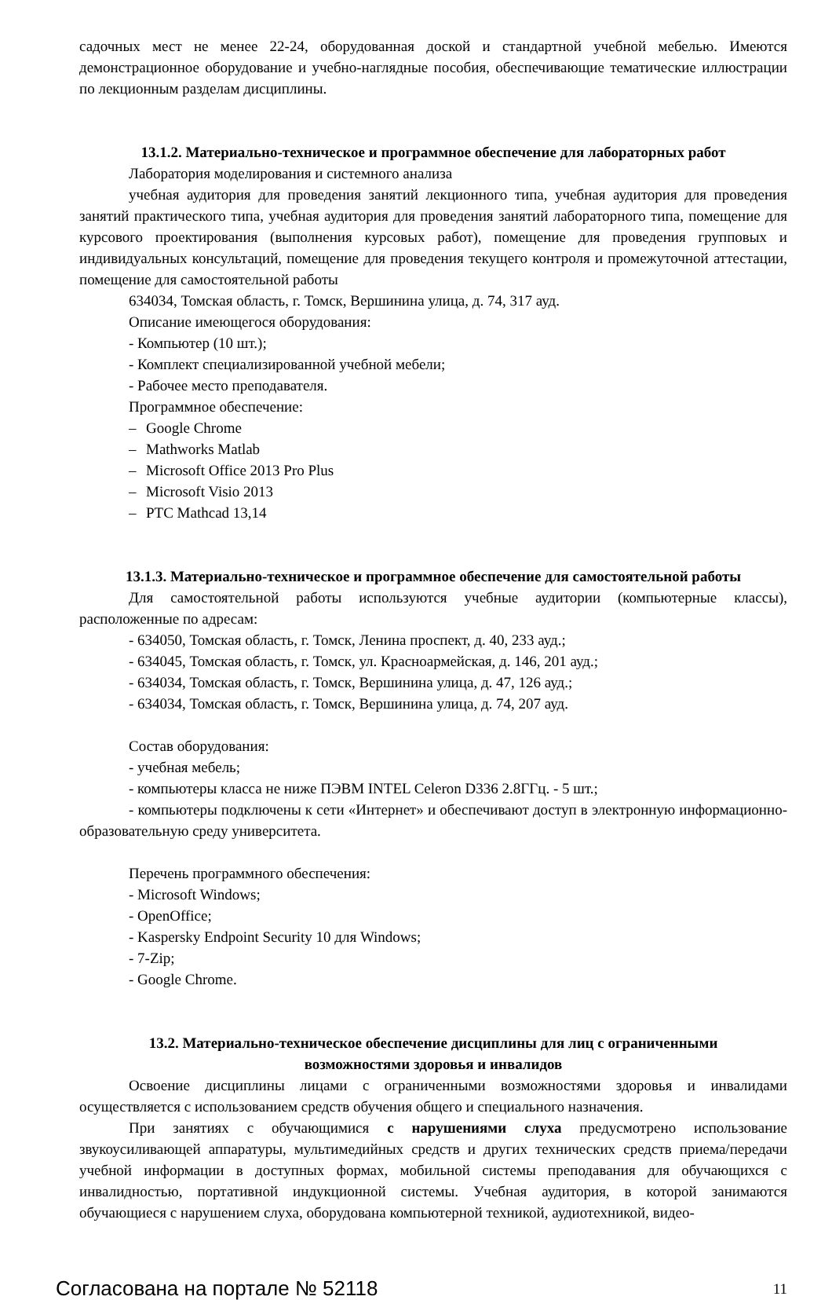садочных мест не менее 22-24, оборудованная доской и стандартной учебной мебелью. Имеются демонстрационное оборудование и учебно-наглядные пособия, обеспечивающие тематические иллюстрации по лекционным разделам дисциплины.
13.1.2. Материально-техническое и программное обеспечение для лабораторных работ
Лаборатория моделирования и системного анализа
учебная аудитория для проведения занятий лекционного типа, учебная аудитория для проведения занятий практического типа, учебная аудитория для проведения занятий лабораторного типа, помещение для курсового проектирования (выполнения курсовых работ), помещение для проведения групповых и индивидуальных консультаций, помещение для проведения текущего контроля и промежуточной аттестации, помещение для самостоятельной работы
634034, Томская область, г. Томск, Вершинина улица, д. 74, 317 ауд.
Описание имеющегося оборудования:
- Компьютер (10 шт.);
- Комплект специализированной учебной мебели;
- Рабочее место преподавателя.
Программное обеспечение:
– Google Chrome
– Mathworks Matlab
– Microsoft Office 2013 Pro Plus
– Microsoft Visio 2013
– PTC Mathcad 13,14
13.1.3. Материально-техническое и программное обеспечение для самостоятельной работы
Для самостоятельной работы используются учебные аудитории (компьютерные классы), расположенные по адресам:
- 634050, Томская область, г. Томск, Ленина проспект, д. 40, 233 ауд.;
- 634045, Томская область, г. Томск, ул. Красноармейская, д. 146, 201 ауд.;
- 634034, Томская область, г. Томск, Вершинина улица, д. 47, 126 ауд.;
- 634034, Томская область, г. Томск, Вершинина улица, д. 74, 207 ауд.
Состав оборудования:
- учебная мебель;
- компьютеры класса не ниже ПЭВМ INTEL Celeron D336 2.8ГГц. - 5 шт.;
- компьютеры подключены к сети «Интернет» и обеспечивают доступ в электронную информационно-образовательную среду университета.
Перечень программного обеспечения:
- Microsoft Windows;
- OpenOffice;
- Kaspersky Endpoint Security 10 для Windows;
- 7-Zip;
- Google Chrome.
13.2. Материально-техническое обеспечение дисциплины для лиц с ограниченными
возможностями здоровья и инвалидов
Освоение дисциплины лицами с ограниченными возможностями здоровья и инвалидами осуществляется с использованием средств обучения общего и специального назначения.
При занятиях с обучающимися с нарушениями слуха предусмотрено использование звукоусиливающей аппаратуры, мультимедийных средств и других технических средств приема/передачи учебной информации в доступных формах, мобильной системы преподавания для обучающихся с инвалидностью, портативной индукционной системы. Учебная аудитория, в которой занимаются обучающиеся с нарушением слуха, оборудована компьютерной техникой, аудиотехникой, видео-
Согласована на портале № 52118 11